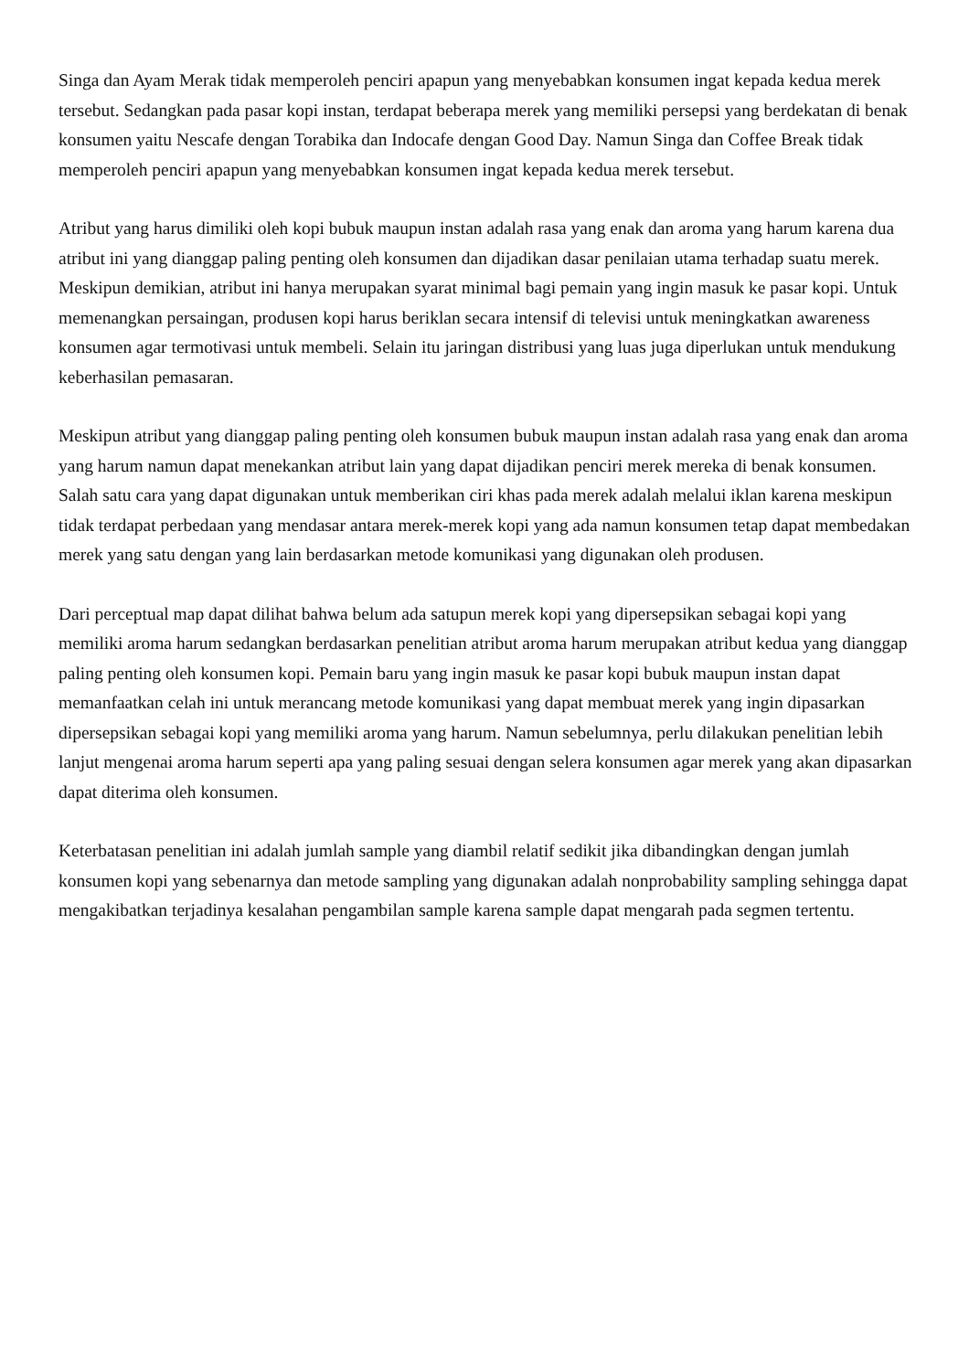Singa dan Ayam Merak tidak memperoleh penciri apapun yang menyebabkan konsumen ingat kepada kedua merek tersebut. Sedangkan pada pasar kopi instan, terdapat beberapa merek yang memiliki persepsi yang berdekatan di benak konsumen yaitu Nescafe dengan Torabika dan Indocafe dengan Good Day. Namun Singa dan Coffee Break tidak memperoleh penciri apapun yang menyebabkan konsumen ingat kepada kedua merek tersebut.
Atribut yang harus dimiliki oleh kopi bubuk maupun instan adalah rasa yang enak dan aroma yang harum karena dua atribut ini yang dianggap paling penting oleh konsumen dan dijadikan dasar penilaian utama terhadap suatu merek. Meskipun demikian, atribut ini hanya merupakan syarat minimal bagi pemain yang ingin masuk ke pasar kopi. Untuk memenangkan persaingan, produsen kopi harus beriklan secara intensif di televisi untuk meningkatkan awareness konsumen agar termotivasi untuk membeli. Selain itu jaringan distribusi yang luas juga diperlukan untuk mendukung keberhasilan pemasaran.
Meskipun atribut yang dianggap paling penting oleh konsumen bubuk maupun instan adalah rasa yang enak dan aroma yang harum namun dapat menekankan atribut lain yang dapat dijadikan penciri merek mereka di benak konsumen. Salah satu cara yang dapat digunakan untuk memberikan ciri khas pada merek adalah melalui iklan karena meskipun tidak terdapat perbedaan yang mendasar antara merek-merek kopi yang ada namun konsumen tetap dapat membedakan merek yang satu dengan yang lain berdasarkan metode komunikasi yang digunakan oleh produsen.
Dari perceptual map dapat dilihat bahwa belum ada satupun merek kopi yang dipersepsikan sebagai kopi yang memiliki aroma harum sedangkan berdasarkan penelitian atribut aroma harum merupakan atribut kedua yang dianggap paling penting oleh konsumen kopi. Pemain baru yang ingin masuk ke pasar kopi bubuk maupun instan dapat memanfaatkan celah ini untuk merancang metode komunikasi yang dapat membuat merek yang ingin dipasarkan dipersepsikan sebagai kopi yang memiliki aroma yang harum. Namun sebelumnya, perlu dilakukan penelitian lebih lanjut mengenai aroma harum seperti apa yang paling sesuai dengan selera konsumen agar merek yang akan dipasarkan dapat diterima oleh konsumen.
Keterbatasan penelitian ini adalah jumlah sample yang diambil relatif sedikit jika dibandingkan dengan jumlah konsumen kopi yang sebenarnya dan metode sampling yang digunakan adalah nonprobability sampling sehingga dapat mengakibatkan terjadinya kesalahan pengambilan sample karena sample dapat mengarah pada segmen tertentu.